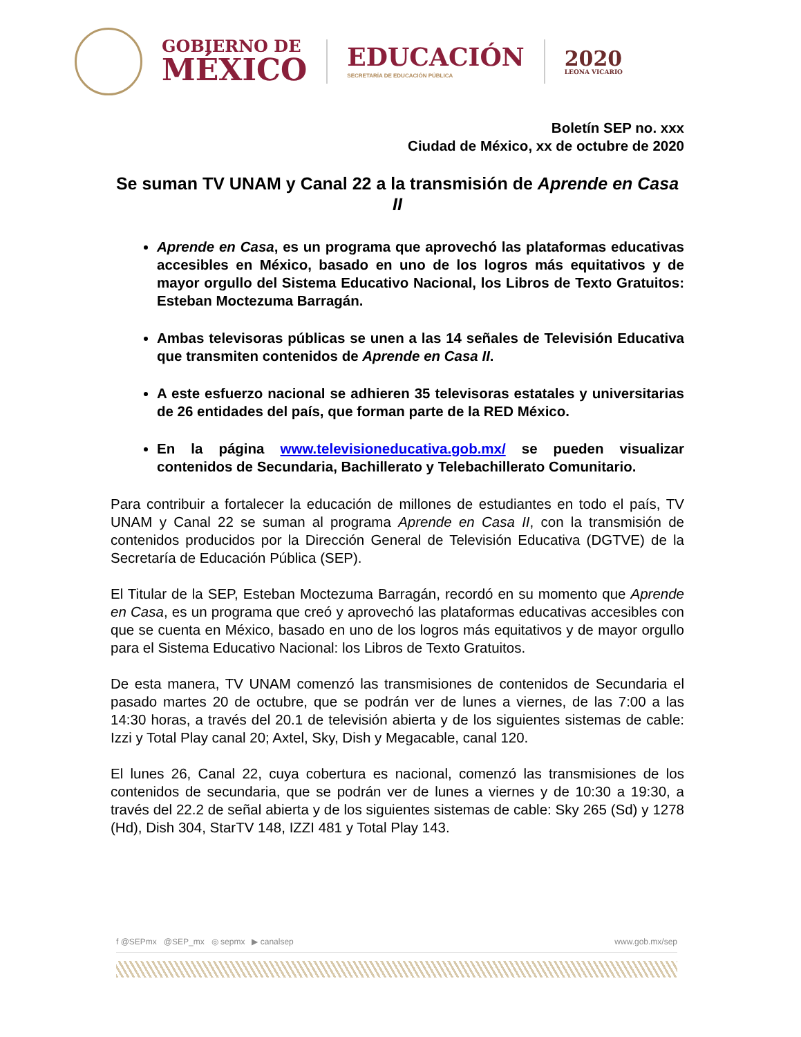GOBIERNO DE
MÉXICO
EDUCACIÓN
SECRETARÍA DE EDUCACIÓN PÚBLICA
2020
LEONA VICARIO
Boletín SEP no. xxx
Ciudad de México, xx de octubre de 2020
Se suman TV UNAM y Canal 22 a la transmisión de Aprende en Casa II
Aprende en Casa, es un programa que aprovechó las plataformas educativas accesibles en México, basado en uno de los logros más equitativos y de mayor orgullo del Sistema Educativo Nacional, los Libros de Texto Gratuitos: Esteban Moctezuma Barragán.
Ambas televisoras públicas se unen a las 14 señales de Televisión Educativa que transmiten contenidos de Aprende en Casa II.
A este esfuerzo nacional se adhieren 35 televisoras estatales y universitarias de 26 entidades del país, que forman parte de la RED México.
En la página www.televisioneducativa.gob.mx/ se pueden visualizar contenidos de Secundaria, Bachillerato y Telebachillerato Comunitario.
Para contribuir a fortalecer la educación de millones de estudiantes en todo el país, TV UNAM y Canal 22 se suman al programa Aprende en Casa II, con la transmisión de contenidos producidos por la Dirección General de Televisión Educativa (DGTVE) de la Secretaría de Educación Pública (SEP).
El Titular de la SEP, Esteban Moctezuma Barragán, recordó en su momento que Aprende en Casa, es un programa que creó y aprovechó las plataformas educativas accesibles con que se cuenta en México, basado en uno de los logros más equitativos y de mayor orgullo para el Sistema Educativo Nacional: los Libros de Texto Gratuitos.
De esta manera, TV UNAM comenzó las transmisiones de contenidos de Secundaria el pasado martes 20 de octubre, que se podrán ver de lunes a viernes, de las 7:00 a las 14:30 horas, a través del 20.1 de televisión abierta y de los siguientes sistemas de cable: Izzi y Total Play canal 20; Axtel, Sky, Dish y Megacable, canal 120.
El lunes 26, Canal 22, cuya cobertura es nacional, comenzó las transmisiones de los contenidos de secundaria, que se podrán ver de lunes a viernes y de 10:30 a 19:30, a través del 22.2 de señal abierta y de los siguientes sistemas de cable: Sky 265 (Sd) y 1278 (Hd), Dish 304, StarTV 148, IZZI 481 y Total Play 143.
f @SEPmx @SEP_mx ◎ sepmx ▶ canalsep www.gob.mx/sep